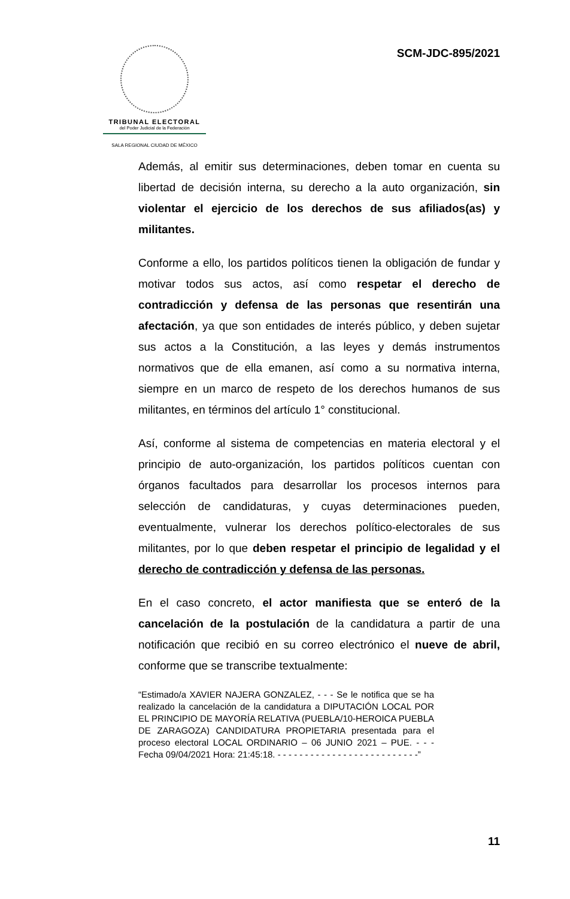TRIBUNAL ELECTORAL
del Poder Judicial de la Federación
SALA REGIONAL CIUDAD DE MÉXICO
SCM-JDC-895/2021
Además, al emitir sus determinaciones, deben tomar en cuenta su libertad de decisión interna, su derecho a la auto organización, sin violentar el ejercicio de los derechos de sus afiliados(as) y militantes.
Conforme a ello, los partidos políticos tienen la obligación de fundar y motivar todos sus actos, así como respetar el derecho de contradicción y defensa de las personas que resentirán una afectación, ya que son entidades de interés público, y deben sujetar sus actos a la Constitución, a las leyes y demás instrumentos normativos que de ella emanen, así como a su normativa interna, siempre en un marco de respeto de los derechos humanos de sus militantes, en términos del artículo 1° constitucional.
Así, conforme al sistema de competencias en materia electoral y el principio de auto-organización, los partidos políticos cuentan con órganos facultados para desarrollar los procesos internos para selección de candidaturas, y cuyas determinaciones pueden, eventualmente, vulnerar los derechos político-electorales de sus militantes, por lo que deben respetar el principio de legalidad y el derecho de contradicción y defensa de las personas.
En el caso concreto, el actor manifiesta que se enteró de la cancelación de la postulación de la candidatura a partir de una notificación que recibió en su correo electrónico el nueve de abril, conforme que se transcribe textualmente:
“Estimado/a XAVIER NAJERA GONZALEZ, - - - Se le notifica que se ha realizado la cancelación de la candidatura a DIPUTACIÓN LOCAL POR EL PRINCIPIO DE MAYORÍA RELATIVA (PUEBLA/10-HEROICA PUEBLA DE ZARAGOZA) CANDIDATURA PROPIETARIA presentada para el proceso electoral LOCAL ORDINARIO – 06 JUNIO 2021 – PUE. - - - Fecha 09/04/2021 Hora: 21:45:18. - - - - - - - - - - - - - - - - - - - - - - - - - -”
11